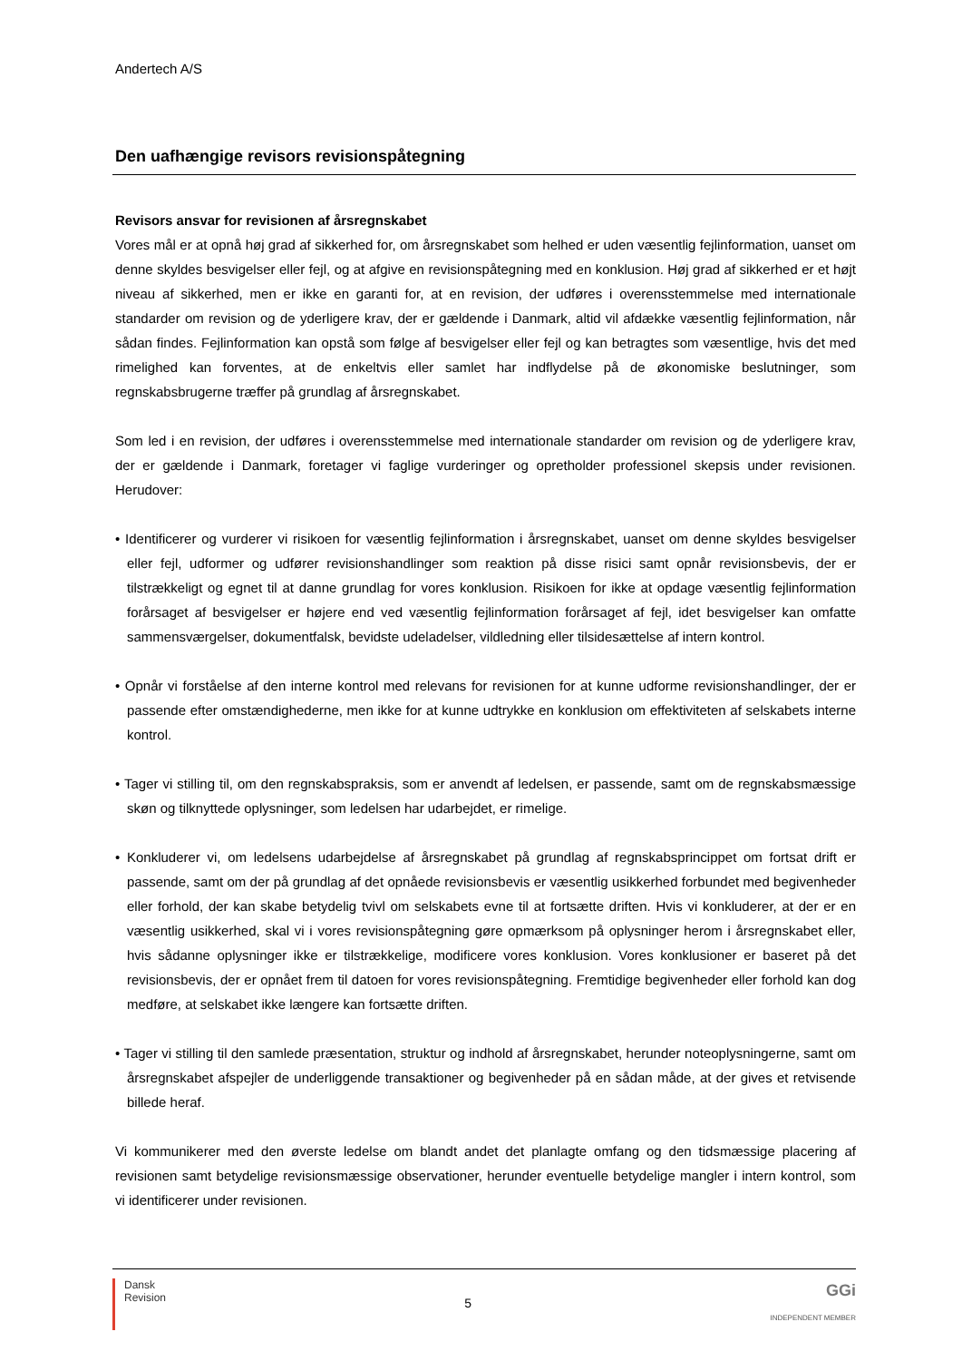Andertech A/S
Den uafhængige revisors revisionspåtegning
Revisors ansvar for revisionen af årsregnskabet
Vores mål er at opnå høj grad af sikkerhed for, om årsregnskabet som helhed er uden væsentlig fejlinformation, uanset om denne skyldes besvigelser eller fejl, og at afgive en revisionspåtegning med en konklusion. Høj grad af sikkerhed er et højt niveau af sikkerhed, men er ikke en garanti for, at en revision, der udføres i overensstemmelse med internationale standarder om revision og de yderligere krav, der er gældende i Danmark, altid vil afdække væsentlig fejlinformation, når sådan findes. Fejlinformation kan opstå som følge af besvigelser eller fejl og kan betragtes som væsentlige, hvis det med rimelighed kan forventes, at de enkeltvis eller samlet har indflydelse på de økonomiske beslutninger, som regnskabsbrugerne træffer på grundlag af årsregnskabet.
Som led i en revision, der udføres i overensstemmelse med internationale standarder om revision og de yderligere krav, der er gældende i Danmark, foretager vi faglige vurderinger og opretholder professionel skepsis under revisionen. Herudover:
• Identificerer og vurderer vi risikoen for væsentlig fejlinformation i årsregnskabet, uanset om denne skyldes besvigelser eller fejl, udformer og udfører revisionshandlinger som reaktion på disse risici samt opnår revisionsbevis, der er tilstrækkeligt og egnet til at danne grundlag for vores konklusion. Risikoen for ikke at opdage væsentlig fejlinformation forårsaget af besvigelser er højere end ved væsentlig fejlinformation forårsaget af fejl, idet besvigelser kan omfatte sammensværgelser, dokumentfalsk, bevidste udeladelser, vildledning eller tilsidesættelse af intern kontrol.
• Opnår vi forståelse af den interne kontrol med relevans for revisionen for at kunne udforme revisionshandlinger, der er passende efter omstændighederne, men ikke for at kunne udtrykke en konklusion om effektiviteten af selskabets interne kontrol.
• Tager vi stilling til, om den regnskabspraksis, som er anvendt af ledelsen, er passende, samt om de regnskabsmæssige skøn og tilknyttede oplysninger, som ledelsen har udarbejdet, er rimelige.
• Konkluderer vi, om ledelsens udarbejdelse af årsregnskabet på grundlag af regnskabsprincippet om fortsat drift er passende, samt om der på grundlag af det opnåede revisionsbevis er væsentlig usikkerhed forbundet med begivenheder eller forhold, der kan skabe betydelig tvivl om selskabets evne til at fortsætte driften. Hvis vi konkluderer, at der er en væsentlig usikkerhed, skal vi i vores revisionspåtegning gøre opmærksom på oplysninger herom i årsregnskabet eller, hvis sådanne oplysninger ikke er tilstrækkelige, modificere vores konklusion. Vores konklusioner er baseret på det revisionsbevis, der er opnået frem til datoen for vores revisionspåtegning. Fremtidige begivenheder eller forhold kan dog medføre, at selskabet ikke længere kan fortsætte driften.
• Tager vi stilling til den samlede præsentation, struktur og indhold af årsregnskabet, herunder noteoplysningerne, samt om årsregnskabet afspejler de underliggende transaktioner og begivenheder på en sådan måde, at der gives et retvisende billede heraf.
Vi kommunikerer med den øverste ledelse om blandt andet det planlagte omfang og den tidsmæssige placering af revisionen samt betydelige revisionsmæssige observationer, herunder eventuelle betydelige mangler i intern kontrol, som vi identificerer under revisionen.
Dansk
Revision
5
GGi
INDEPENDENT MEMBER